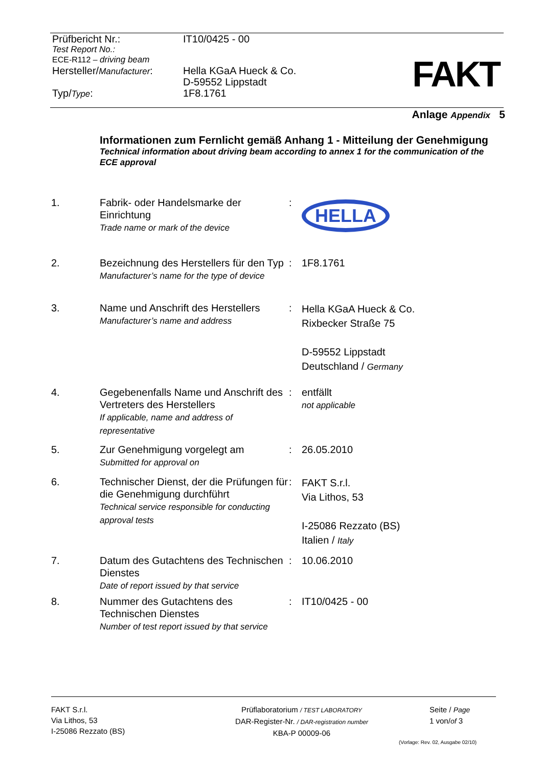Prüfbericht Nr.: IT10/0425 - 00
Test Report No.:
ECE-R112 – driving beam
Hersteller/Manufacturer:
Hella KGaA Hueck & Co.
D-59552 Lippstadt
Typ/Type: 1F8.1761
FAKT
Anlage Appendix 5
Informationen zum Fernlicht gemäß Anhang 1 - Mitteilung der Genehmigung
Technical information about driving beam according to annex 1 for the communication of the ECE approval
1. Fabrik- oder Handelsmarke der Einrichtung
Trade name or mark of the device
:
HELLA
2. Bezeichnung des Herstellers für den Typ
Manufacturer’s name for the type of device
: 1F8.1761
3. Name und Anschrift des Herstellers
Manufacturer’s name and address
:
Hella KGaA Hueck & Co.
Rixbecker Straße 75
D-59552 Lippstadt
Deutschland / Germany
4. Gegebenenfalls Name und Anschrift des Vertreters des Herstellers
If applicable, name and address of representative
: entfällt
not applicable
5. Zur Genehmigung vorgelegt am
Submitted for approval on
: 26.05.2010
6. Technischer Dienst, der die Prüfungen für die Genehmigung durchführt
Technical service responsible for conducting approval tests
:
FAKT S.r.l.
Via Lithos, 53
I-25086 Rezzato (BS)
Italien / Italy
7. Datum des Gutachtens des Technischen Dienstes
Date of report issued by that service
: 10.06.2010
8. Nummer des Gutachtens des Technischen Dienstes
Number of test report issued by that service
: IT10/0425 - 00
FAKT S.r.l.
Via Lithos, 53
I-25086 Rezzato (BS)
Prüflaboratorium / TEST LABORATORY
DAR-Register-Nr. / DAR-registration number
KBA-P 00009-06
Seite / Page
1 von/of 3
(Vorlage: Rev. 02, Ausgabe 02/10)